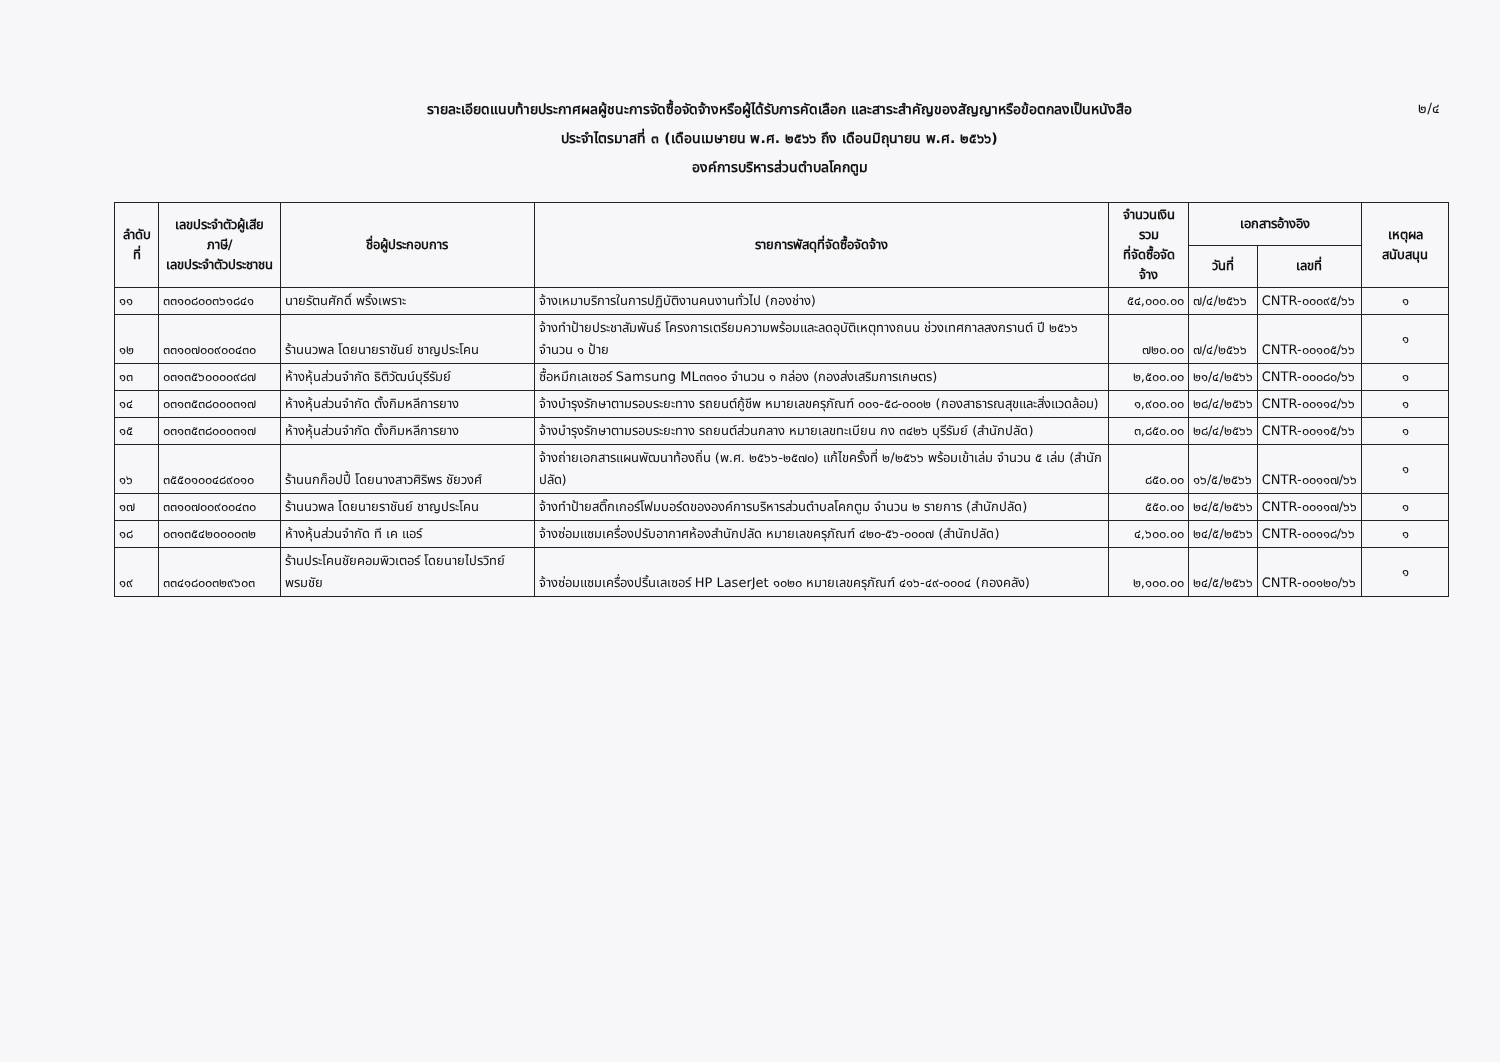๒/๔
รายละเอียดแนบท้ายประกาศผลผู้ชนะการจัดซื้อจัดจ้างหรือผู้ได้รับการคัดเลือก และสาระสำคัญของสัญญาหรือข้อตกลงเป็นหนังสือ
ประจำไตรมาสที่ ๓ (เดือนเมษายน พ.ศ. ๒๕๖๖ ถึง เดือนมิถุนายน พ.ศ. ๒๕๖๖)
องค์การบริหารส่วนตำบลโคกตูม
| ลำดับที่ | เลขประจำตัวผู้เสียภาษี/ เลขประจำตัวประชาชน | ชื่อผู้ประกอบการ | รายการพัสดุที่จัดซื้อจัดจ้าง | จำนวนเงินรวม ที่จัดซื้อจัดจ้าง | เอกสารอ้างอิง | | เหตุผลสนับสนุน |
| --- | --- | --- | --- | --- | --- | --- | --- |
| | | | | | วันที่ | เลขที่ | |
| ๑๑ | ๓๓๑๐๘๐๐๓๖๑๘๔๑ | นายรัตนศักดิ์ พริ้งเพราะ | จ้างเหมาบริการในการปฏิบัติงานคนงานทั่วไป (กองช่าง) | ๕๔,๐๐๐.๐๐ | ๗/๔/๒๕๖๖ | CNTR-๐๐๐๙๕/๖๖ | ๑ |
| ๑๒ | ๓๓๑๐๗๐๐๙๐๐๔๓๐ | ร้านนวพล โดยนายราชันย์ ชาญประโคน | จ้างทำป้ายประชาสัมพันธ์ โครงการเตรียมความพร้อมและลดอุบัติเหตุทางถนน ช่วงเทศกาลสงกรานต์ ปี ๒๕๖๖ จำนวน ๑ ป้าย | ๗๒๐.๐๐ | ๗/๔/๒๕๖๖ | CNTR-๐๐๑๐๕/๖๖ | ๑ |
| ๑๓ | ๐๓๑๓๕๖๐๐๐๐๙๘๗ | ห้างหุ้นส่วนจำกัด ธิติวัฒน์บุรีรัมย์ | ซื้อหมึกเลเซอร์ Samsung ML๓๓๑๐ จำนวน ๑ กล่อง (กองส่งเสริมการเกษตร) | ๒,๕๐๐.๐๐ | ๒๑/๔/๒๕๖๖ | CNTR-๐๐๐๘๐/๖๖ | ๑ |
| ๑๔ | ๐๓๑๓๕๓๘๐๐๐๓๑๗ | ห้างหุ้นส่วนจำกัด ตั้งกิมหลีการยาง | จ้างบำรุงรักษาตามรอบระยะทาง รถยนต์กู้ชีพ หมายเลขครุภัณฑ์ ๐๐๑-๕๘-๐๐๐๒ (กองสาธารณสุขและสิ่งแวดล้อม) | ๑,๙๐๐.๐๐ | ๒๘/๔/๒๕๖๖ | CNTR-๐๐๑๑๔/๖๖ | ๑ |
| ๑๕ | ๐๓๑๓๕๓๘๐๐๐๓๑๗ | ห้างหุ้นส่วนจำกัด ตั้งกิมหลีการยาง | จ้างบำรุงรักษาตามรอบระยะทาง รถยนต์ส่วนกลาง หมายเลขทะเบียน กง ๓๔๒๖ บุรีรัมย์ (สำนักปลัด) | ๓,๘๕๐.๐๐ | ๒๘/๔/๒๕๖๖ | CNTR-๐๐๑๑๕/๖๖ | ๑ |
| ๑๖ | ๓๕๕๐๑๐๐๔๘๙๐๑๐ | ร้านนกก็อปปี้ โดยนางสาวศิริพร ชัยวงศ์ | จ้างถ่ายเอกสารแผนพัฒนาท้องถิ่น (พ.ศ. ๒๕๖๖-๒๕๗๐) แก้ไขครั้งที่ ๒/๒๕๖๖ พร้อมเข้าเล่ม จำนวน ๕ เล่ม (สำนักปลัด) | ๘๕๐.๐๐ | ๑๖/๕/๒๕๖๖ | CNTR-๐๐๑๑๗/๖๖ | ๑ |
| ๑๗ | ๓๓๑๐๗๐๐๙๐๐๔๓๐ | ร้านนวพล โดยนายราชันย์ ชาญประโคน | จ้างทำป้ายสติ๊กเกอร์โฟมบอร์ดขององค์การบริหารส่วนตำบลโคกตูม จำนวน ๒ รายการ (สำนักปลัด) | ๕๕๐.๐๐ | ๒๔/๕/๒๕๖๖ | CNTR-๐๐๑๑๗/๖๖ | ๑ |
| ๑๘ | ๐๓๑๓๕๔๒๐๐๐๐๓๒ | ห้างหุ้นส่วนจำกัด ที เค แอร์ | จ้างซ่อมแซมเครื่องปรับอากาศห้องสำนักปลัด หมายเลขครุภัณฑ์ ๔๒๐-๕๖-๐๐๐๗ (สำนักปลัด) | ๔,๖๐๐.๐๐ | ๒๔/๕/๒๕๖๖ | CNTR-๐๐๑๑๘/๖๖ | ๑ |
| ๑๙ | ๓๓๔๑๘๐๐๓๒๙๖๐๓ | ร้านประโคนชัยคอมพิวเตอร์ โดยนายไปรวิทย์ พรมชัย | จ้างซ่อมแซมเครื่องปริ้นเลเซอร์ HP LaserJet ๑๐๒๐ หมายเลขครุภัณฑ์ ๔๑๖-๔๙-๐๐๐๔ (กองคลัง) | ๒,๑๐๐.๐๐ | ๒๔/๕/๒๕๖๖ | CNTR-๐๐๑๒๐/๖๖ | ๑ |